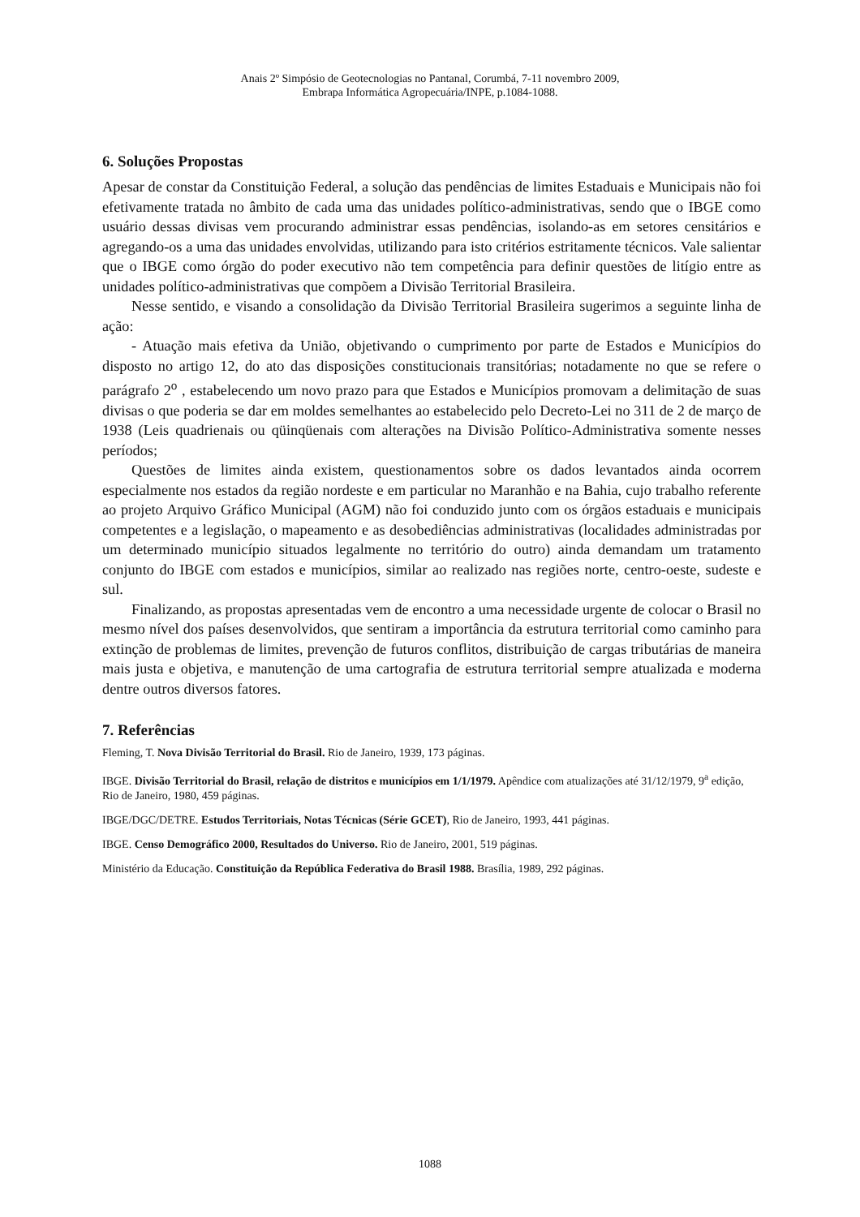Anais 2º Simpósio de Geotecnologias no Pantanal, Corumbá, 7-11 novembro 2009,
Embrapa Informática Agropecuária/INPE, p.1084-1088.
6. Soluções Propostas
Apesar de constar da Constituição Federal, a solução das pendências de limites Estaduais e Municipais não foi efetivamente tratada no âmbito de cada uma das unidades político-administrativas, sendo que o IBGE como usuário dessas divisas vem procurando administrar essas pendências, isolando-as em setores censitários e agregando-os a uma das unidades envolvidas, utilizando para isto critérios estritamente técnicos. Vale salientar que o IBGE como órgão do poder executivo não tem competência para definir questões de litígio entre as unidades político-administrativas que compõem a Divisão Territorial Brasileira.
Nesse sentido, e visando a consolidação da Divisão Territorial Brasileira sugerimos a seguinte linha de ação:
- Atuação mais efetiva da União, objetivando o cumprimento por parte de Estados e Municípios do disposto no artigo 12, do ato das disposições constitucionais transitórias; notadamente no que se refere o parágrafo 2<sup>o</sup> , estabelecendo um novo prazo para que Estados e Municípios promovam a delimitação de suas divisas o que poderia se dar em moldes semelhantes ao estabelecido pelo Decreto-Lei no 311 de 2 de março de 1938 (Leis quadrienais ou qüinqüenais com alterações na Divisão Político-Administrativa somente nesses períodos;
Questões de limites ainda existem, questionamentos sobre os dados levantados ainda ocorrem especialmente nos estados da região nordeste e em particular no Maranhão e na Bahia, cujo trabalho referente ao projeto Arquivo Gráfico Municipal (AGM) não foi conduzido junto com os órgãos estaduais e municipais competentes e a legislação, o mapeamento e as desobediências administrativas (localidades administradas por um determinado município situados legalmente no território do outro) ainda demandam um tratamento conjunto do IBGE com estados e municípios, similar ao realizado nas regiões norte, centro-oeste, sudeste e sul.
Finalizando, as propostas apresentadas vem de encontro a uma necessidade urgente de colocar o Brasil no mesmo nível dos países desenvolvidos, que sentiram a importância da estrutura territorial como caminho para extinção de problemas de limites, prevenção de futuros conflitos, distribuição de cargas tributárias de maneira mais justa e objetiva, e manutenção de uma cartografia de estrutura territorial sempre atualizada e moderna dentre outros diversos fatores.
7. Referências
Fleming, T. Nova Divisão Territorial do Brasil. Rio de Janeiro, 1939, 173 páginas.
IBGE. Divisão Territorial do Brasil, relação de distritos e municípios em 1/1/1979. Apêndice com atualizações até 31/12/1979, 9<sup>a</sup> edição, Rio de Janeiro, 1980, 459 páginas.
IBGE/DGC/DETRE. Estudos Territoriais, Notas Técnicas (Série GCET), Rio de Janeiro, 1993, 441 páginas.
IBGE. Censo Demográfico 2000, Resultados do Universo. Rio de Janeiro, 2001, 519 páginas.
Ministério da Educação. Constituição da República Federativa do Brasil 1988. Brasília, 1989, 292 páginas.
1088